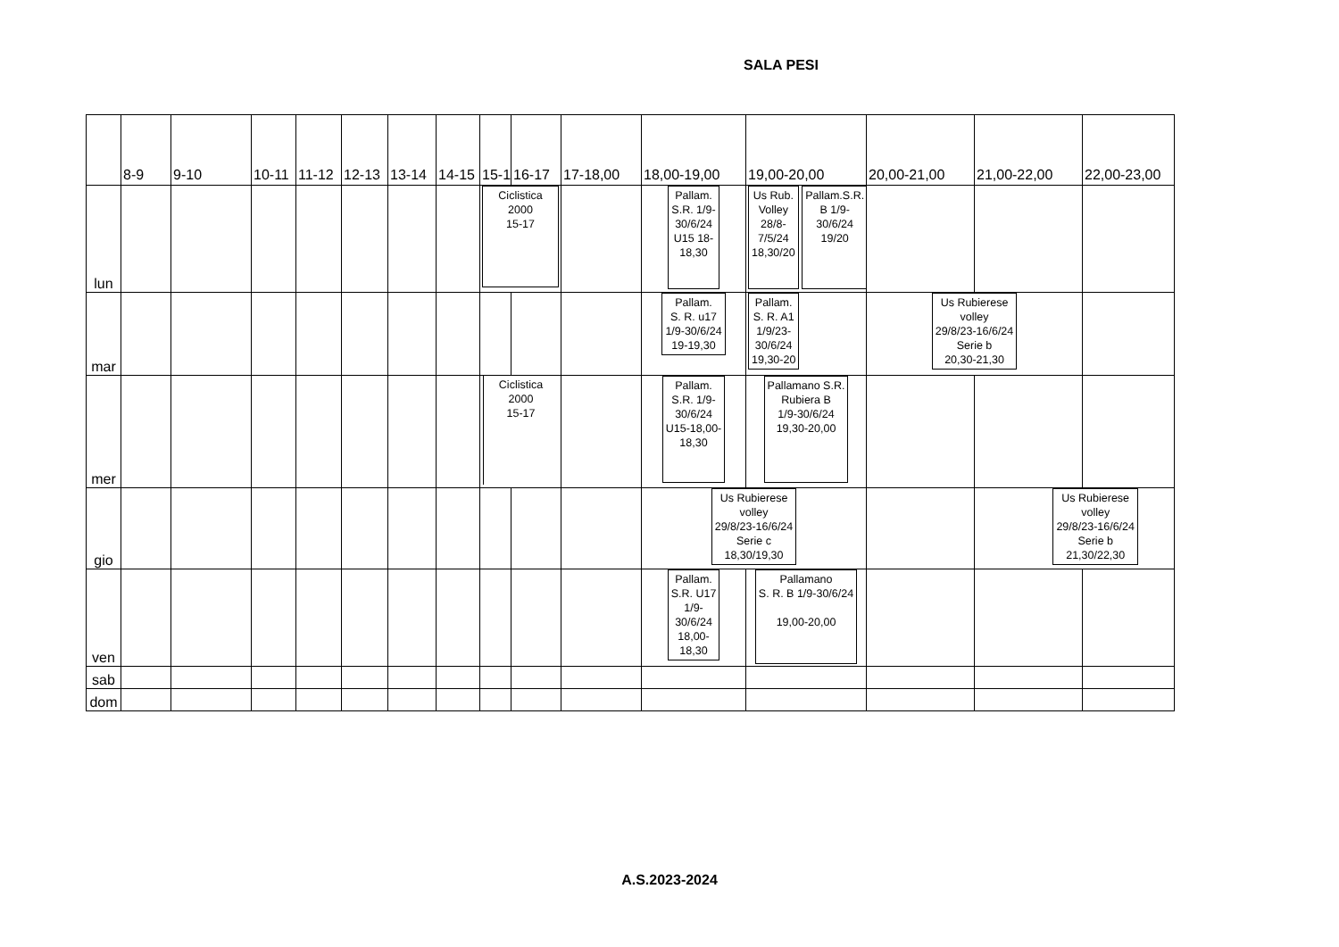SALA PESI
| | 8-9 | 9-10 | 10-11 | 11-12 | 12-13 | 13-14 | 14-15 | 15-1 | 16-17 | 17-18,00 | 18,00-19,00 | 19,00-20,00 | 20,00-21,00 | 21,00-22,00 | 22,00-23,00 |
| --- | --- | --- | --- | --- | --- | --- | --- | --- | --- | --- | --- | --- | --- | --- | --- |
| lun | | | | | | | | Ciclistica 2000 15-17 | | | Pallam. S.R. 1/9- 30/6/24 U15 18- 18,30 | Us Rub. Volley 28/8- 7/5/24 18,30/20 Pallam.S.R. B 1/9- 30/6/24 19/20 | | | |
| mar | | | | | | | | | | | Pallam. S. R. u17 1/9-30/6/24 19-19,30 | Pallam. S. R. A1 1/9/23- 30/6/24 19,30-20 | Us Rubierese volley 29/8/23-16/6/24 Serie b 20,30-21,30 | | |
| mer | | | | | | | | Ciclistica 2000 15-17 | | | Pallam. S.R. 1/9- 30/6/24 U15-18,00- 18,30 | Pallamano S.R. Rubiera B 1/9-30/6/24 19,30-20,00 | | | |
| gio | | | | | | | | | | | Us Rubierese volley 29/8/23-16/6/24 Serie c 18,30/19,30 | | | Us Rubierese volley 29/8/23-16/6/24 Serie b 21,30/22,30 | |
| ven | | | | | | | | | | | Pallam. S.R. U17 1/9- 30/6/24 18,00- 18,30 | Pallamano S. R. B 1/9-30/6/24 19,00-20,00 | | | |
| sab | | | | | | | | | | | | | | | |
| dom | | | | | | | | | | | | | | | |
A.S.2023-2024